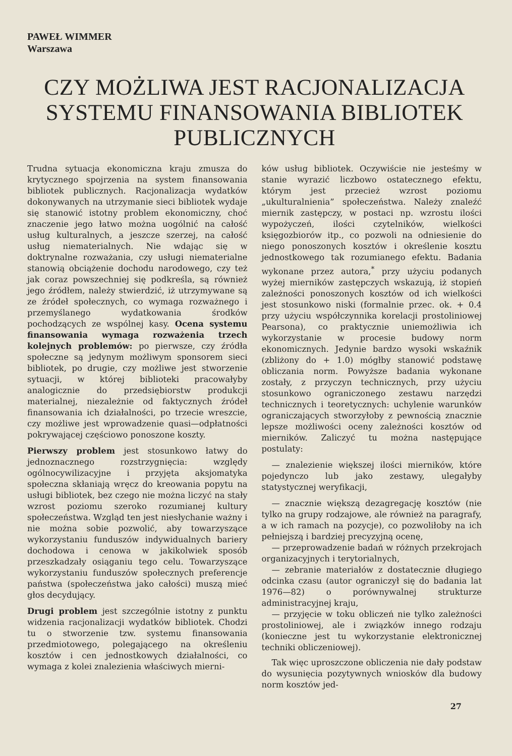PAWEŁ WIMMER
Warszawa
CZY MOŻLIWA JEST RACJONALIZACJA
SYSTEMU FINANSOWANIA BIBLIOTEK
PUBLICZNYCH
Trudna sytuacja ekonomiczna kraju zmusza do krytycznego spojrzenia na system finansowania bibliotek publicznych. Racjonalizacja wydatków dokonywanych na utrzymanie sieci bibliotek wydaje się stanowić istotny problem ekonomiczny, choć znaczenie jego łatwo można uogólnić na całość usług kulturalnych, a jeszcze szerzej, na całość usług niematerialnych. Nie wdając się w doktrynalne rozważania, czy usługi niematerialne stanowią obciążenie dochodu narodowego, czy też jak coraz powszechniej się podkreśla, są również jego źródłem, należy stwierdzić, iż utrzymywane są ze źródeł społecznych, co wymaga rozważnego i przemyślanego wydatkowania środków pochodzących ze wspólnej kasy. Ocena systemu finansowania wymaga rozważenia trzech kolejnych problemów: po pierwsze, czy źródła społeczne są jedynym możliwym sponsorem sieci bibliotek, po drugie, czy możliwe jest stworzenie sytuacji, w której biblioteki pracowałyby analogicznie do przedsiębiorstw produkcji materialnej, niezależnie od faktycznych źródeł finansowania ich działalności, po trzecie wreszcie, czy możliwe jest wprowadzenie quasi—odpłatności pokrywającej częściowo ponoszone koszty.
Pierwszy problem jest stosunkowo łatwy do jednoznacznego rozstrzygnięcia: względy ogólnocywilizacyjne i przyjęta aksjomatyka społeczna skłaniają wręcz do kreowania popytu na usługi bibliotek, bez czego nie można liczyć na stały wzrost poziomu szeroko rozumianej kultury społeczeństwa. Wzgląd ten jest niesłychanie ważny i nie można sobie pozwolić, aby towarzyszące wykorzystaniu funduszów indywidualnych bariery dochodowa i cenowa w jakikolwiek sposób przeszkadzały osiąganiu tego celu. Towarzyszące wykorzystaniu funduszów społecznych preferencje państwa (społeczeństwa jako całości) muszą mieć głos decydujący.
Drugi problem jest szczególnie istotny z punktu widzenia racjonalizacji wydatków bibliotek. Chodzi tu o stworzenie tzw. systemu finansowania przedmiotowego, polegającego na określeniu kosztów i cen jednostkowych działalności, co wymaga z kolei znalezienia właściwych mierni-
ków usług bibliotek. Oczywiście nie jesteśmy w stanie wyrazić liczbowo ostatecznego efektu, którym jest przecież wzrost poziomu „ukulturalnienia” społeczeństwa. Należy znaleźć miernik zastępczy, w postaci np. wzrostu ilości wypożyczeń, ilości czytelników, wielkości księgozbiorów itp., co pozwoli na odniesienie do niego ponoszonych kosztów i określenie kosztu jednostkowego tak rozumianego efektu. Badania wykonane przez autora,<sup>*</sup> przy użyciu podanych wyżej mierników zastępczych wskazują, iż stopień zależności ponoszonych kosztów od ich wielkości jest stosunkowo niski (formalnie przec. ok. + 0.4 przy użyciu współczynnika korelacji prostoliniowej Pearsona), co praktycznie uniemożliwia ich wykorzystanie w procesie budowy norm ekonomicznych. Jedynie bardzo wysoki wskaźnik (zbliżony do + 1.0) mógłby stanowić podstawę obliczania norm. Powyższe badania wykonane zostały, z przyczyn technicznych, przy użyciu stosunkowo ograniczonego zestawu narzędzi technicznych i teoretycznych: uchylenie warunków ograniczających stworzyłoby z pewnością znacznie lepsze możliwości oceny zależności kosztów od mierników. Zaliczyć tu można następujące postulaty:
— znalezienie większej ilości mierników, które pojedynczo lub jako zestawy, ulegałyby statystycznej weryfikacji,
— znacznie większą dezagregację kosztów (nie tylko na grupy rodzajowe, ale również na paragrafy, a w ich ramach na pozycje), co pozwoliłoby na ich pełniejszą i bardziej precyzyjną ocenę,
— przeprowadzenie badań w różnych przekrojach organizacyjnych i terytorialnych,
— zebranie materiałów z dostatecznie długiego odcinka czasu (autor ograniczył się do badania lat 1976—82) o porównywalnej strukturze administracyjnej kraju,
— przyjęcie w toku obliczeń nie tylko zależności prostoliniowej, ale i związków innego rodzaju (konieczne jest tu wykorzystanie elektronicznej techniki obliczeniowej).
Tak więc uproszczone obliczenia nie dały podstaw do wysunięcia pozytywnych wniosków dla budowy norm kosztów jed-
27